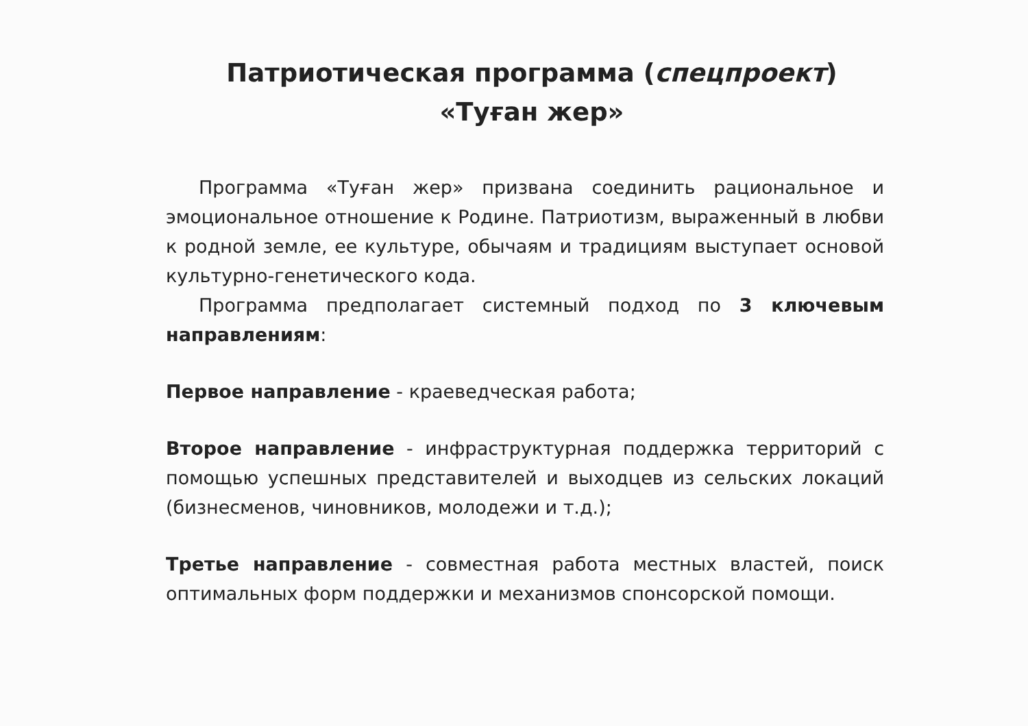Патриотическая программа (спецпроект)
«Туған жер»
Программа «Туған жер» призвана соединить рациональное и эмоциональное отношение к Родине. Патриотизм, выраженный в любви к родной земле, ее культуре, обычаям и традициям выступает основой культурно-генетического кода.
Программа предполагает системный подход по 3 ключевым направлениям:
Первое направление - краеведческая работа;
Второе направление - инфраструктурная поддержка территорий с помощью успешных представителей и выходцев из сельских локаций (бизнесменов, чиновников, молодежи и т.д.);
Третье направление - совместная работа местных властей, поиск оптимальных форм поддержки и механизмов спонсорской помощи.